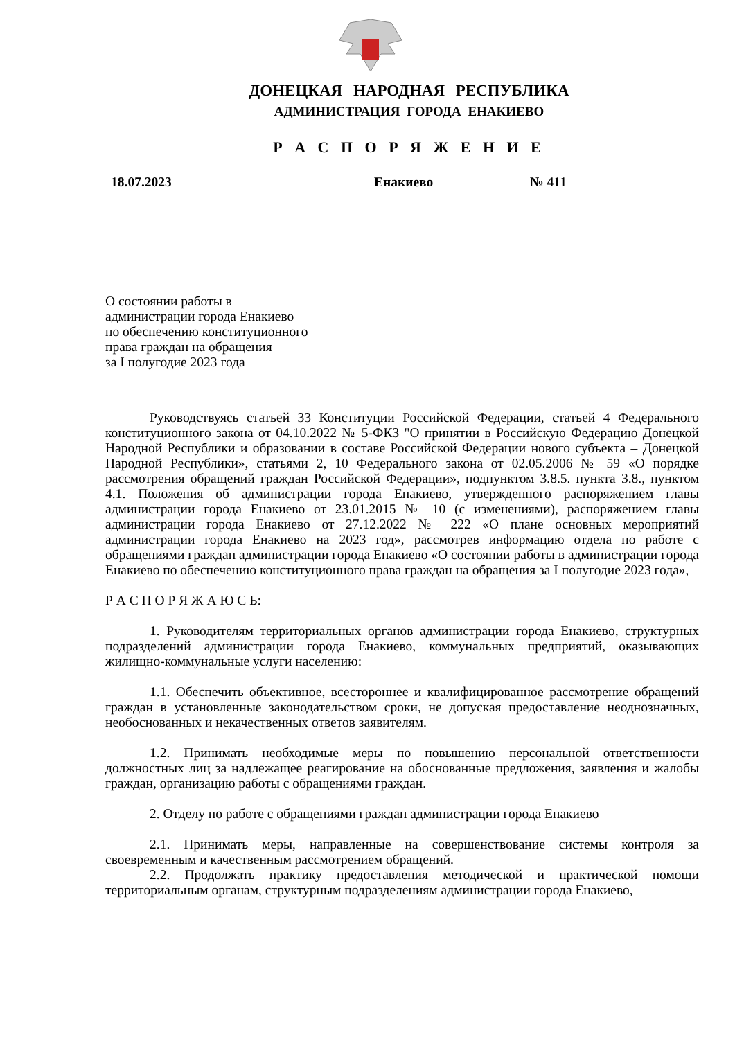ДОНЕЦКАЯ НАРОДНАЯ РЕСПУБЛИКА
АДМИНИСТРАЦИЯ ГОРОДА ЕНАКИЕВО
Р А С П О Р Я Ж Е Н И Е
18.07.2023 Енакиево № 411
О состоянии работы в
администрации города Енакиево
по обеспечению конституционного
права граждан на обращения
за I полугодие 2023 года
Руководствуясь статьей 33 Конституции Российской Федерации, статьей 4 Федерального конституционного закона от 04.10.2022 № 5-ФКЗ "О принятии в Российскую Федерацию Донецкой Народной Республики и образовании в составе Российской Федерации нового субъекта – Донецкой Народной Республики», статьями 2, 10 Федерального закона от 02.05.2006 № 59 «О порядке рассмотрения обращений граждан Российской Федерации», подпунктом 3.8.5. пункта 3.8., пунктом 4.1. Положения об администрации города Енакиево, утвержденного распоряжением главы администрации города Енакиево от 23.01.2015 № 10 (с изменениями), распоряжением главы администрации города Енакиево от 27.12.2022 № 222 «О плане основных мероприятий администрации города Енакиево на 2023 год», рассмотрев информацию отдела по работе с обращениями граждан администрации города Енакиево «О состоянии работы в администрации города Енакиево по обеспечению конституционного права граждан на обращения за I полугодие 2023 года»,
Р А С П О Р Я Ж А Ю С Ь:
1. Руководителям территориальных органов администрации города Енакиево, структурных подразделений администрации города Енакиево, коммунальных предприятий, оказывающих жилищно-коммунальные услуги населению:
1.1. Обеспечить объективное, всестороннее и квалифицированное рассмотрение обращений граждан в установленные законодательством сроки, не допуская предоставление неоднозначных, необоснованных и некачественных ответов заявителям.
1.2. Принимать необходимые меры по повышению персональной ответственности должностных лиц за надлежащее реагирование на обоснованные предложения, заявления и жалобы граждан, организацию работы с обращениями граждан.
2. Отделу по работе с обращениями граждан администрации города Енакиево
2.1. Принимать меры, направленные на совершенствование системы контроля за своевременным и качественным рассмотрением обращений.
2.2. Продолжать практику предоставления методической и практической помощи территориальным органам, структурным подразделениям администрации города Енакиево,